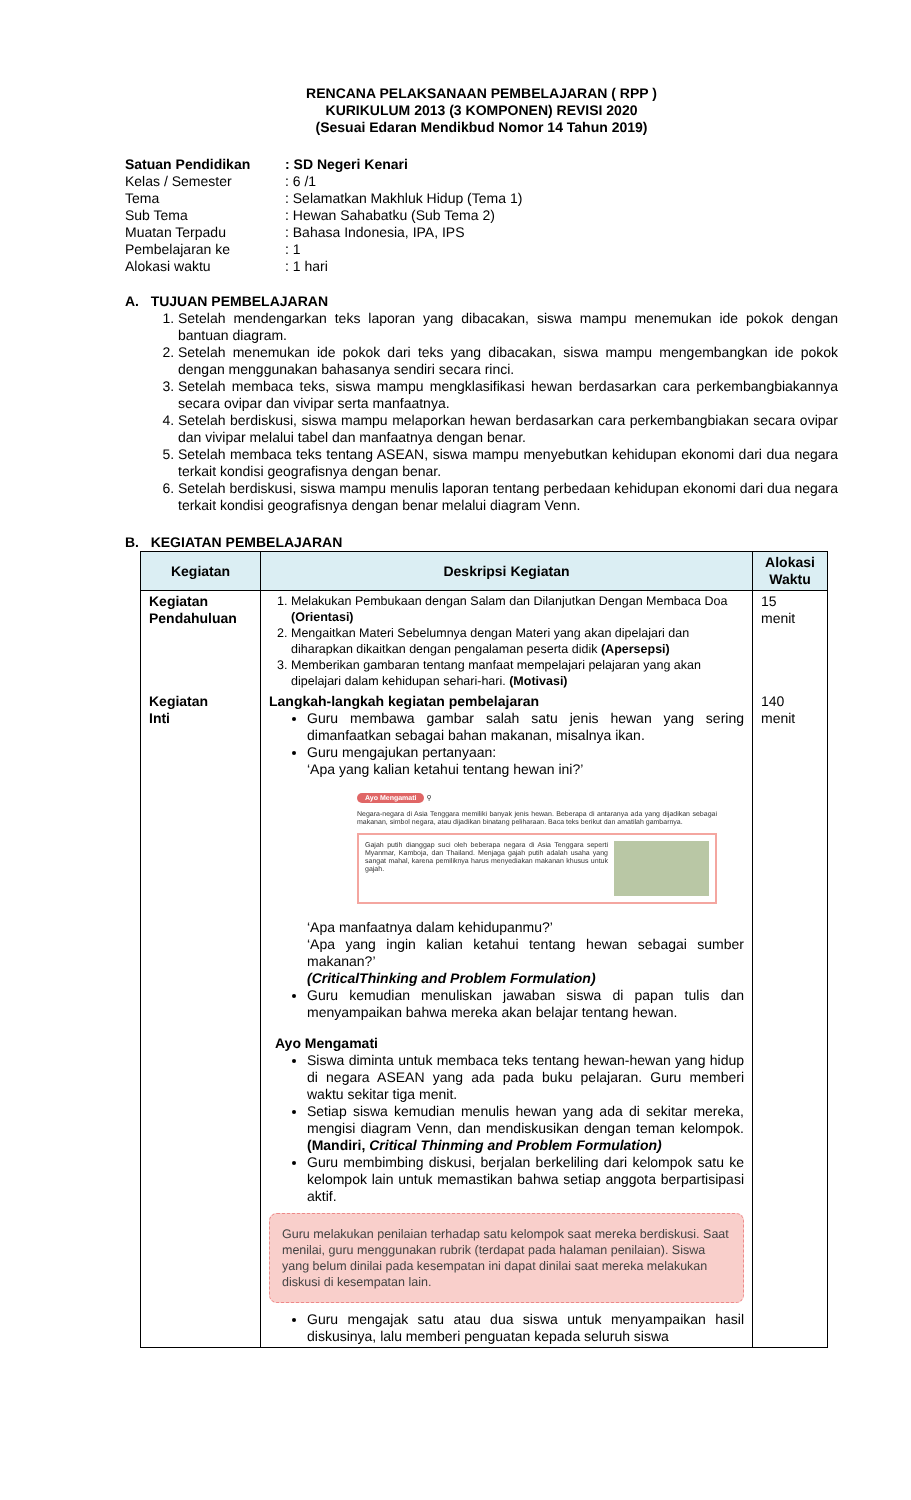RENCANA PELAKSANAAN PEMBELAJARAN ( RPP )
KURIKULUM 2013 (3 KOMPONEN) REVISI 2020
(Sesuai Edaran Mendikbud Nomor 14 Tahun 2019)
| Satuan Pendidikan | : SD Negeri Kenari |
| Kelas / Semester | : 6 /1 |
| Tema | : Selamatkan Makhluk Hidup (Tema 1) |
| Sub Tema | : Hewan Sahabatku (Sub Tema 2) |
| Muatan Terpadu | : Bahasa Indonesia, IPA, IPS |
| Pembelajaran ke | : 1 |
| Alokasi waktu | : 1 hari |
A. TUJUAN PEMBELAJARAN
1. Setelah mendengarkan teks laporan yang dibacakan, siswa mampu menemukan ide pokok dengan bantuan diagram.
2. Setelah menemukan ide pokok dari teks yang dibacakan, siswa mampu mengembangkan ide pokok dengan menggunakan bahasanya sendiri secara rinci.
3. Setelah membaca teks, siswa mampu mengklasifikasi hewan berdasarkan cara perkembangbiakannya secara ovipar dan vivipar serta manfaatnya.
4. Setelah berdiskusi, siswa mampu melaporkan hewan berdasarkan cara perkembangbiakan secara ovipar dan vivipar melalui tabel dan manfaatnya dengan benar.
5. Setelah membaca teks tentang ASEAN, siswa mampu menyebutkan kehidupan ekonomi dari dua negara terkait kondisi geografisnya dengan benar.
6. Setelah berdiskusi, siswa mampu menulis laporan tentang perbedaan kehidupan ekonomi dari dua negara terkait kondisi geografisnya dengan benar melalui diagram Venn.
B. KEGIATAN PEMBELAJARAN
| Kegiatan | Deskripsi Kegiatan | Alokasi Waktu |
| --- | --- | --- |
| Kegiatan Pendahuluan | 1. Melakukan Pembukaan dengan Salam dan Dilanjutkan Dengan Membaca Doa (Orientasi) 2. Mengaitkan Materi Sebelumnya dengan Materi yang akan dipelajari dan diharapkan dikaitkan dengan pengalaman peserta didik (Apersepsi) 3. Memberikan gambaran tentang manfaat mempelajari pelajaran yang akan dipelajari dalam kehidupan sehari-hari. (Motivasi) | 15 menit |
| Kegiatan Inti | Langkah-langkah kegiatan pembelajaran Guru membawa gambar salah satu jenis hewan yang sering dimanfaatkan sebagai bahan makanan, misalnya ikan. Guru mengajukan pertanyaan: ‘Apa yang kalian ketahui tentang hewan ini?’ Ayo Mengamati ⚲ Negara-negara di Asia Tenggara memiliki banyak jenis hewan. Beberapa di antaranya ada yang dijadikan sebagai makanan, simbol negara, atau dijadikan binatang peliharaan. Baca teks berikut dan amatilah gambarnya. Gajah putih dianggap suci oleh beberapa negara di Asia Tenggara seperti Myanmar, Kamboja, dan Thailand. Menjaga gajah putih adalah usaha yang sangat mahal, karena pemiliknya harus menyediakan makanan khusus untuk gajah. ‘Apa manfaatnya dalam kehidupanmu?’ ‘Apa yang ingin kalian ketahui tentang hewan sebagai sumber makanan?’ (CriticalThinking and Problem Formulation) Guru kemudian menuliskan jawaban siswa di papan tulis dan menyampaikan bahwa mereka akan belajar tentang hewan. Ayo Mengamati Siswa diminta untuk membaca teks tentang hewan-hewan yang hidup di negara ASEAN yang ada pada buku pelajaran. Guru memberi waktu sekitar tiga menit. Setiap siswa kemudian menulis hewan yang ada di sekitar mereka, mengisi diagram Venn, dan mendiskusikan dengan teman kelompok. (Mandiri, Critical Thinming and Problem Formulation) Guru membimbing diskusi, berjalan berkeliling dari kelompok satu ke kelompok lain untuk memastikan bahwa setiap anggota berpartisipasi aktif. Guru melakukan penilaian terhadap satu kelompok saat mereka berdiskusi. Saat menilai, guru menggunakan rubrik (terdapat pada halaman penilaian). Siswa yang belum dinilai pada kesempatan ini dapat dinilai saat mereka melakukan diskusi di kesempatan lain. Guru mengajak satu atau dua siswa untuk menyampaikan hasil diskusinya, lalu memberi penguatan kepada seluruh siswa | 140 menit |